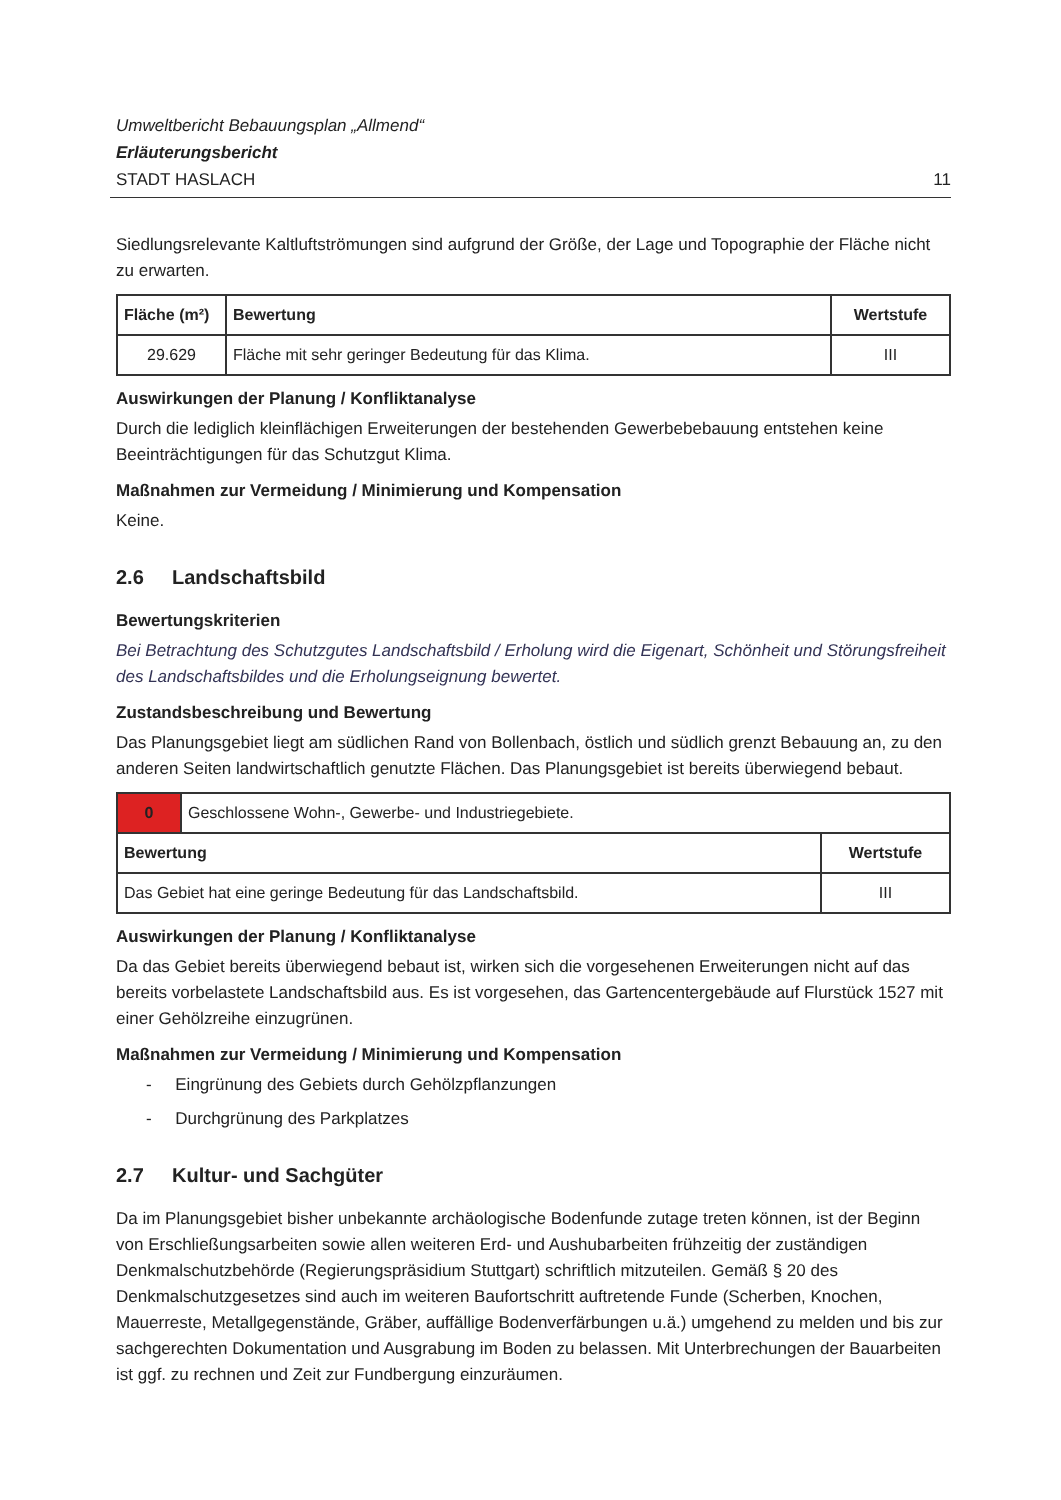Umweltbericht Bebauungsplan „Allmend“
Erläuterungsbericht
STADT HASLACH 11
Siedlungsrelevante Kaltluftströmungen sind aufgrund der Größe, der Lage und Topographie der Fläche nicht zu erwarten.
| Fläche (m²) | Bewertung | Wertstufe |
| --- | --- | --- |
| 29.629 | Fläche mit sehr geringer Bedeutung für das Klima. | III |
Auswirkungen der Planung / Konfliktanalyse
Durch die lediglich kleinflächigen Erweiterungen der bestehenden Gewerbebebauung entstehen keine Beeinträchtigungen für das Schutzgut Klima.
Maßnahmen zur Vermeidung / Minimierung und Kompensation
Keine.
2.6 Landschaftsbild
Bewertungskriterien
Bei Betrachtung des Schutzgutes Landschaftsbild / Erholung wird die Eigenart, Schönheit und Störungsfreiheit des Landschaftsbildes und die Erholungseignung bewertet.
Zustandsbeschreibung und Bewertung
Das Planungsgebiet liegt am südlichen Rand von Bollenbach, östlich und südlich grenzt Bebauung an, zu den anderen Seiten landwirtschaftlich genutzte Flächen. Das Planungsgebiet ist bereits überwiegend bebaut.
| 0 | Geschlossene Wohn-, Gewerbe- und Industriegebiete. | |
| Bewertung | | Wertstufe |
| Das Gebiet hat eine geringe Bedeutung für das Landschaftsbild. | | III |
Auswirkungen der Planung / Konfliktanalyse
Da das Gebiet bereits überwiegend bebaut ist, wirken sich die vorgesehenen Erweiterungen nicht auf das bereits vorbelastete Landschaftsbild aus. Es ist vorgesehen, das Gartencentergebäude auf Flurstück 1527 mit einer Gehölzreihe einzugrünen.
Maßnahmen zur Vermeidung / Minimierung und Kompensation
- Eingrünung des Gebiets durch Gehölzpflanzungen
- Durchgrünung des Parkplatzes
2.7 Kultur- und Sachgüter
Da im Planungsgebiet bisher unbekannte archäologische Bodenfunde zutage treten können, ist der Beginn von Erschließungsarbeiten sowie allen weiteren Erd- und Aushubarbeiten frühzeitig der zuständigen Denkmalschutzbehörde (Regierungspräsidium Stuttgart) schriftlich mitzuteilen. Gemäß § 20 des Denkmalschutzgesetzes sind auch im weiteren Baufortschritt auftretende Funde (Scherben, Knochen, Mauerreste, Metallgegenstände, Gräber, auffällige Bodenverfärbungen u.ä.) umgehend zu melden und bis zur sachgerechten Dokumentation und Ausgrabung im Boden zu belassen. Mit Unterbrechungen der Bauarbeiten ist ggf. zu rechnen und Zeit zur Fundbergung einzuräumen.